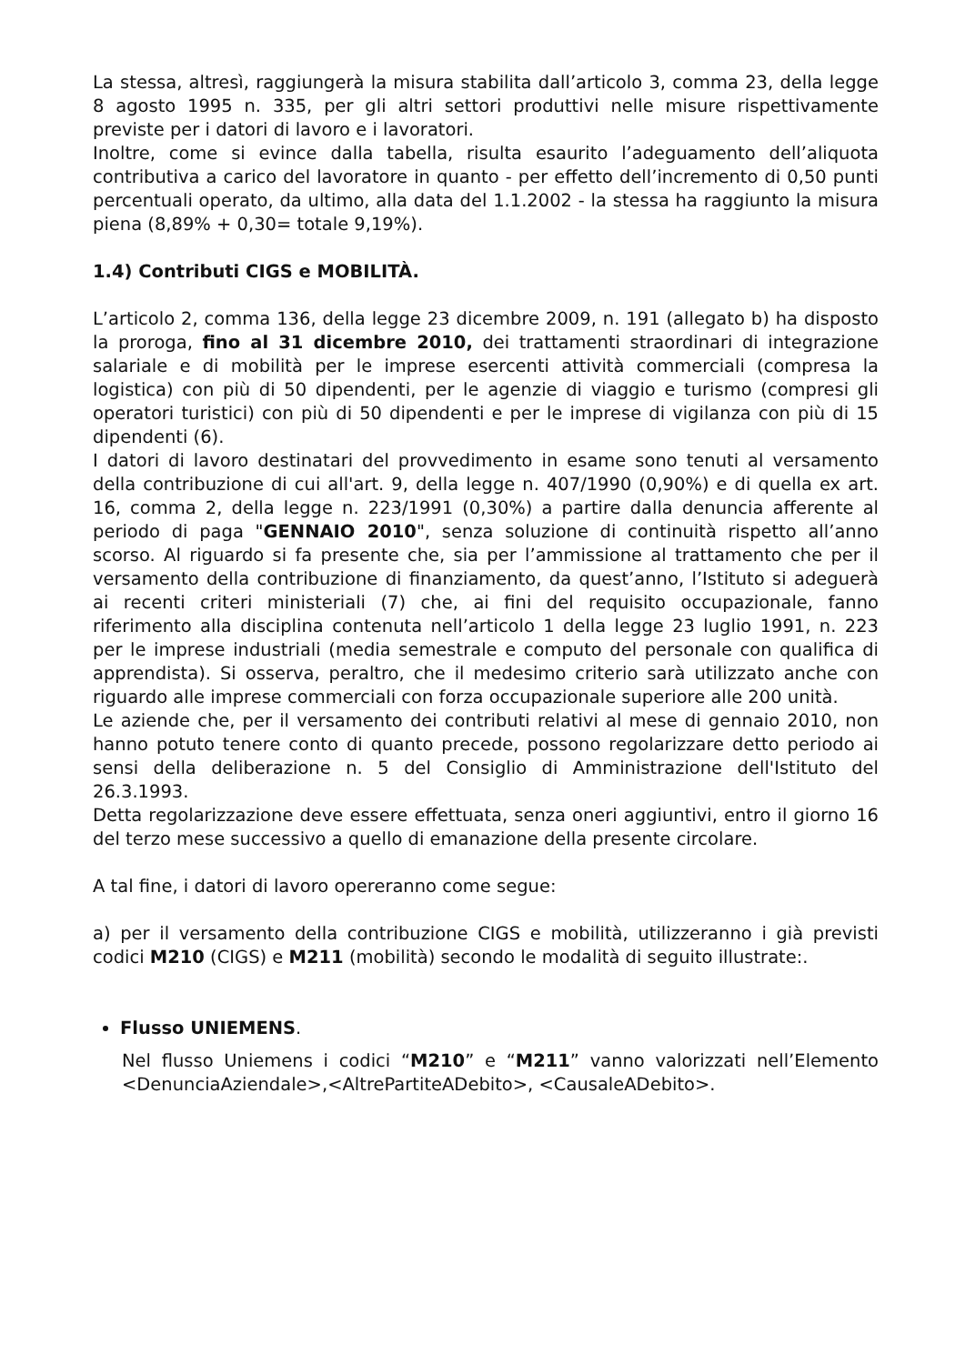La stessa, altresì, raggiungerà la misura stabilita dall’articolo 3, comma 23, della legge 8 agosto 1995 n. 335, per gli altri settori produttivi nelle misure rispettivamente previste per i datori di lavoro e i lavoratori.
Inoltre, come si evince dalla tabella, risulta esaurito l’adeguamento dell’aliquota contributiva a carico del lavoratore in quanto - per effetto dell’incremento di 0,50 punti percentuali operato, da ultimo, alla data del 1.1.2002 - la stessa ha raggiunto la misura piena (8,89% + 0,30= totale 9,19%).
1.4) Contributi CIGS e MOBILITÀ.
L’articolo 2, comma 136, della legge 23 dicembre 2009, n. 191 (allegato b) ha disposto la proroga, fino al 31 dicembre 2010, dei trattamenti straordinari di integrazione salariale e di mobilità per le imprese esercenti attività commerciali (compresa la logistica) con più di 50 dipendenti, per le agenzie di viaggio e turismo (compresi gli operatori turistici) con più di 50 dipendenti e per le imprese di vigilanza con più di 15 dipendenti (6).
I datori di lavoro destinatari del provvedimento in esame sono tenuti al versamento della contribuzione di cui all'art. 9, della legge n. 407/1990 (0,90%) e di quella ex art. 16, comma 2, della legge n. 223/1991 (0,30%) a partire dalla denuncia afferente al periodo di paga "GENNAIO 2010", senza soluzione di continuità rispetto all’anno scorso. Al riguardo si fa presente che, sia per l’ammissione al trattamento che per il versamento della contribuzione di finanziamento, da quest’anno, l’Istituto si adeguerà ai recenti criteri ministeriali (7) che, ai fini del requisito occupazionale, fanno riferimento alla disciplina contenuta nell’articolo 1 della legge 23 luglio 1991, n. 223 per le imprese industriali (media semestrale e computo del personale con qualifica di apprendista). Si osserva, peraltro, che il medesimo criterio sarà utilizzato anche con riguardo alle imprese commerciali con forza occupazionale superiore alle 200 unità.
Le aziende che, per il versamento dei contributi relativi al mese di gennaio 2010, non hanno potuto tenere conto di quanto precede, possono regolarizzare detto periodo ai sensi della deliberazione n. 5 del Consiglio di Amministrazione dell'Istituto del 26.3.1993.
Detta regolarizzazione deve essere effettuata, senza oneri aggiuntivi, entro il giorno 16 del terzo mese successivo a quello di emanazione della presente circolare.
A tal fine, i datori di lavoro opereranno come segue:
a) per il versamento della contribuzione CIGS e mobilità, utilizzeranno i già previsti codici M210 (CIGS) e M211 (mobilità) secondo le modalità di seguito illustrate:.
Flusso UNIEMENS.
Nel flusso Uniemens i codici “M210” e “M211” vanno valorizzati nell’Elemento <DenunciaAziendale>,<AltrePartiteADebito>, <CausaleADebito>.